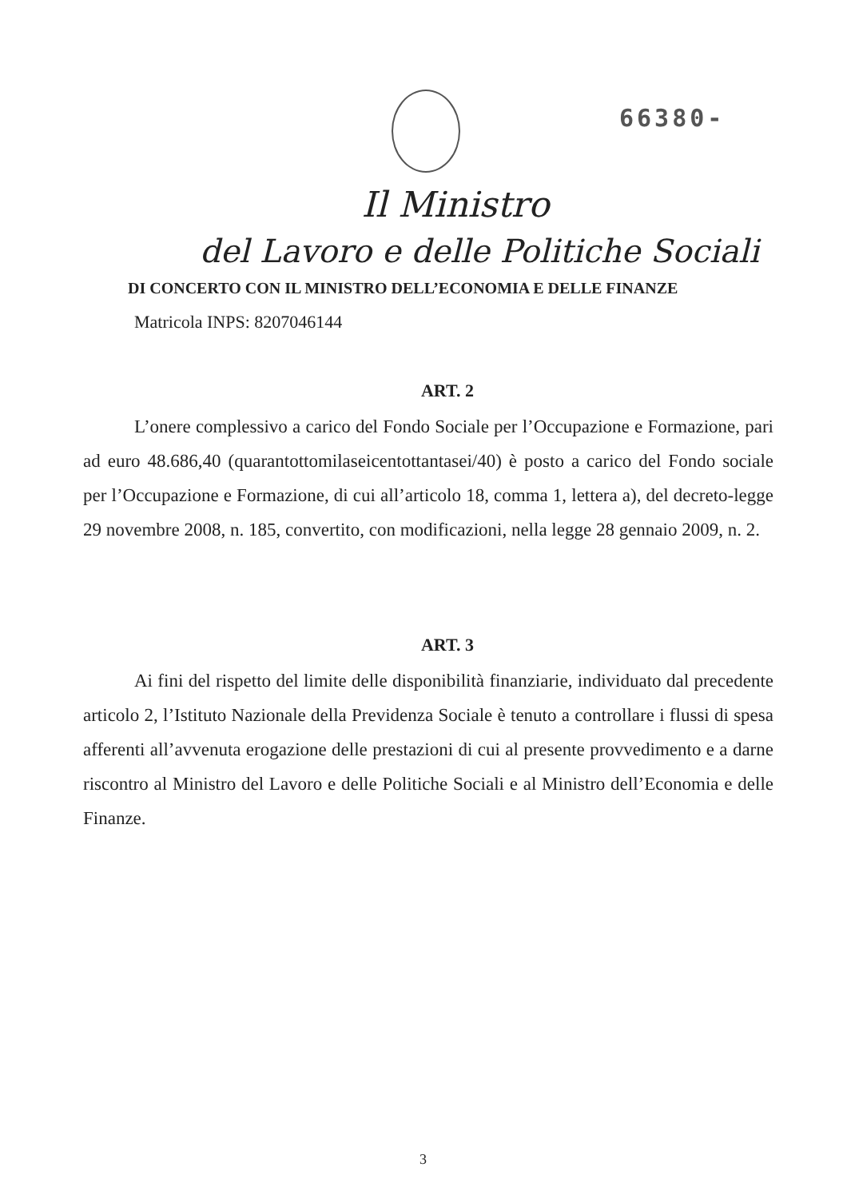66380-
Il Ministro
del Lavoro e delle Politiche Sociali
DI CONCERTO CON IL MINISTRO DELL’ECONOMIA E DELLE FINANZE
Matricola INPS: 8207046144
ART. 2
L’onere complessivo a carico del Fondo Sociale per l’Occupazione e Formazione, pari ad euro 48.686,40 (quarantottomilaseicentottantasei/40) è posto a carico del Fondo sociale per l’Occupazione e Formazione, di cui all’articolo 18, comma 1, lettera a), del decreto-legge 29 novembre 2008, n. 185, convertito, con modificazioni, nella legge 28 gennaio 2009, n. 2.
ART. 3
Ai fini del rispetto del limite delle disponibilità finanziarie, individuato dal precedente articolo 2, l’Istituto Nazionale della Previdenza Sociale è tenuto a controllare i flussi di spesa afferenti all’avvenuta erogazione delle prestazioni di cui al presente provvedimento e a darne riscontro al Ministro del Lavoro e delle Politiche Sociali e al Ministro dell’Economia e delle Finanze.
3